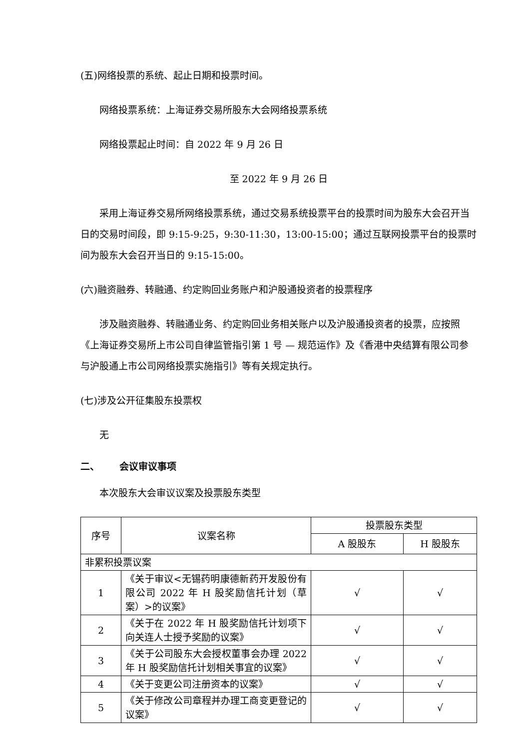(五)网络投票的系统、起止日期和投票时间。
网络投票系统：上海证券交易所股东大会网络投票系统
网络投票起止时间：自 2022 年 9 月 26 日
至 2022 年 9 月 26 日
采用上海证券交易所网络投票系统，通过交易系统投票平台的投票时间为股东大会召开当日的交易时间段，即 9:15-9:25，9:30-11:30，13:00-15:00；通过互联网投票平台的投票时间为股东大会召开当日的 9:15-15:00。
(六)融资融券、转融通、约定购回业务账户和沪股通投资者的投票程序
涉及融资融券、转融通业务、约定购回业务相关账户以及沪股通投资者的投票，应按照《上海证券交易所上市公司自律监管指引第 1 号 — 规范运作》及《香港中央结算有限公司参与沪股通上市公司网络投票实施指引》等有关规定执行。
(七)涉及公开征集股东投票权
无
二、 会议审议事项
本次股东大会审议议案及投票股东类型
| 序号 | 议案名称 | 投票股东类型 | |
| --- | --- | --- | --- |
| | | A 股股东 | H 股股东 |
| 非累积投票议案 | | | |
| 1 | 《关于审议<无锡药明康德新药开发股份有限公司 2022 年 H 股奖励信托计划（草案）>的议案》 | √ | √ |
| 2 | 《关于在 2022 年 H 股奖励信托计划项下向关连人士授予奖励的议案》 | √ | √ |
| 3 | 《关于公司股东大会授权董事会办理 2022 年 H 股奖励信托计划相关事宜的议案》 | √ | √ |
| 4 | 《关于变更公司注册资本的议案》 | √ | √ |
| 5 | 《关于修改公司章程并办理工商变更登记的议案》 | √ | √ |